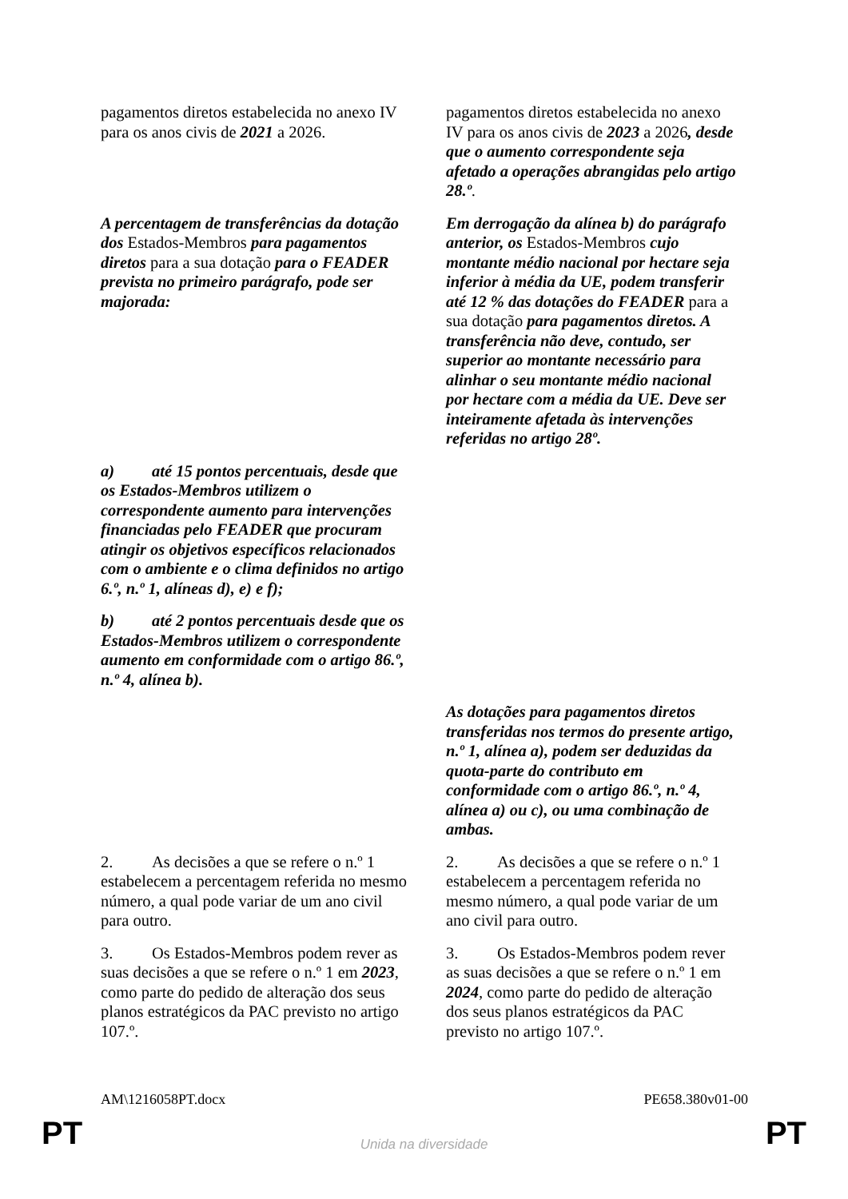| pagamentos diretos estabelecida no anexo IV para os anos civis de 2021 a 2026. | pagamentos diretos estabelecida no anexo IV para os anos civis de 2023 a 2026 , desde que o aumento correspondente seja afetado a operações abrangidas pelo artigo 28.º . |
| A percentagem de transferências da dotação dos Estados-Membros para pagamentos diretos para a sua dotação para o FEADER prevista no primeiro parágrafo, pode ser majorada: | Em derrogação da alínea b) do parágrafo anterior, os Estados-Membros cujo montante médio nacional por hectare seja inferior à média da UE, podem transferir até 12 % das dotações do FEADER para a sua dotação para pagamentos diretos. A transferência não deve, contudo, ser superior ao montante necessário para alinhar o seu montante médio nacional por hectare com a média da UE. Deve ser inteiramente afetada às intervenções referidas no artigo 28º. |
| a) até 15 pontos percentuais, desde que os Estados-Membros utilizem o correspondente aumento para intervenções financiadas pelo FEADER que procuram atingir os objetivos específicos relacionados com o ambiente e o clima definidos no artigo 6.º, n.º 1, alíneas d), e) e f); | |
| b) até 2 pontos percentuais desde que os Estados-Membros utilizem o correspondente aumento em conformidade com o artigo 86.º, n.º 4, alínea b). | |
| | As dotações para pagamentos diretos transferidas nos termos do presente artigo, n.º 1, alínea a), podem ser deduzidas da quota-parte do contributo em conformidade com o artigo 86.º, n.º 4, alínea a) ou c), ou uma combinação de ambas. |
| 2. As decisões a que se refere o n.º 1 estabelecem a percentagem referida no mesmo número, a qual pode variar de um ano civil para outro. | 2. As decisões a que se refere o n.º 1 estabelecem a percentagem referida no mesmo número, a qual pode variar de um ano civil para outro. |
| 3. Os Estados-Membros podem rever as suas decisões a que se refere o n.º 1 em 2023 , como parte do pedido de alteração dos seus planos estratégicos da PAC previsto no artigo 107.º. | 3. Os Estados-Membros podem rever as suas decisões a que se refere o n.º 1 em 2024 , como parte do pedido de alteração dos seus planos estratégicos da PAC previsto no artigo 107.º. |
AM\1216058PT.docx PE658.380v01-00
PT
Unida na diversidade PT